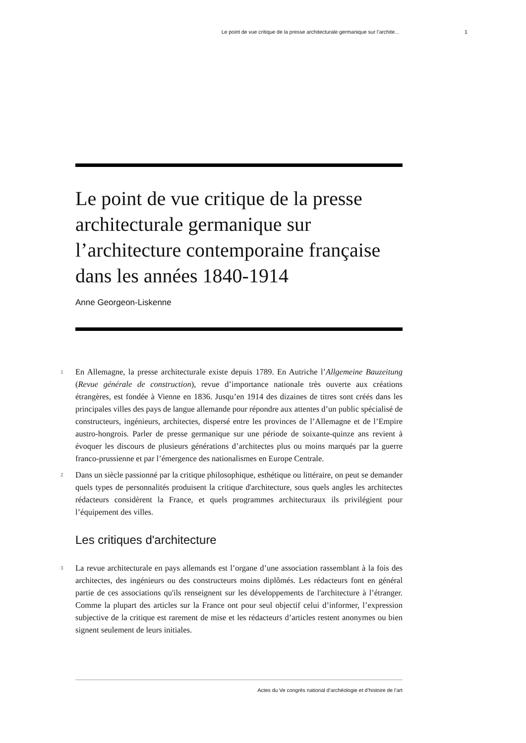Le point de vue critique de la presse architecturale germanique sur l’archite... 1
Le point de vue critique de la presse architecturale germanique sur l’architecture contemporaine française dans les années 1840-1914
Anne Georgeon-Liskenne
1 En Allemagne, la presse architecturale existe depuis 1789. En Autriche l’Allgemeine Bauzeitung (Revue générale de construction), revue d’importance nationale très ouverte aux créations étrangères, est fondée à Vienne en 1836. Jusqu’en 1914 des dizaines de titres sont créés dans les principales villes des pays de langue allemande pour répondre aux attentes d’un public spécialisé de constructeurs, ingénieurs, architectes, dispersé entre les provinces de l’Allemagne et de l’Empire austro-hongrois. Parler de presse germanique sur une période de soixante-quinze ans revient à évoquer les discours de plusieurs générations d’architectes plus ou moins marqués par la guerre franco-prussienne et par l’émergence des nationalismes en Europe Centrale.
2 Dans un siècle passionné par la critique philosophique, esthétique ou littéraire, on peut se demander quels types de personnalités produisent la critique d'architecture, sous quels angles les architectes rédacteurs considèrent la France, et quels programmes architecturaux ils privilégient pour l’équipement des villes.
Les critiques d'architecture
3 La revue architecturale en pays allemands est l’organe d’une association rassemblant à la fois des architectes, des ingénieurs ou des constructeurs moins diplômés. Les rédacteurs font en général partie de ces associations qu'ils renseignent sur les développements de l'architecture à l’étranger. Comme la plupart des articles sur la France ont pour seul objectif celui d’informer, l’expression subjective de la critique est rarement de mise et les rédacteurs d’articles restent anonymes ou bien signent seulement de leurs initiales.
Actes du Ve congrès national d’archéologie et d’histoire de l’art